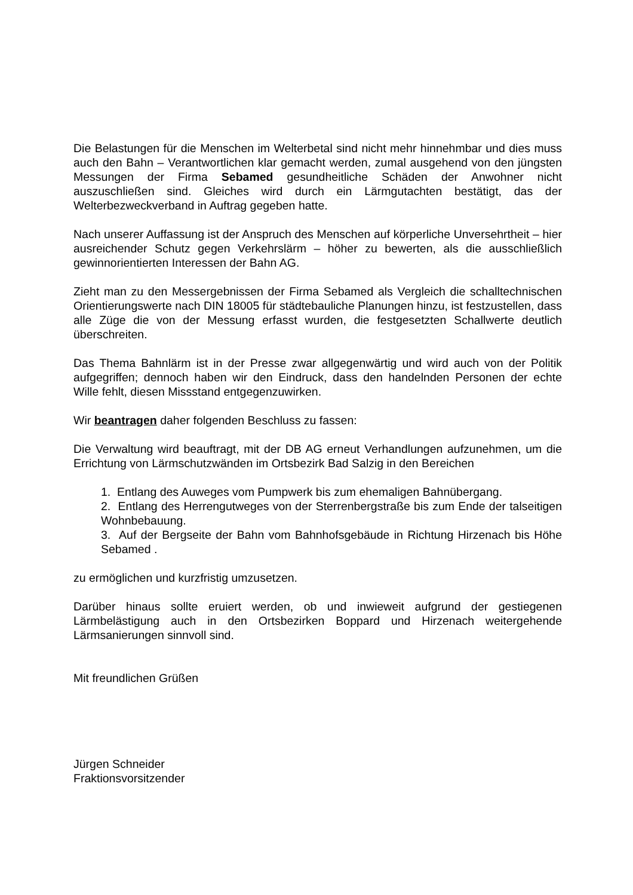Die Belastungen für die Menschen im Welterbetal sind nicht mehr hinnehmbar und dies muss auch den Bahn – Verantwortlichen klar gemacht werden, zumal ausgehend von den jüngsten Messungen der Firma Sebamed gesundheitliche Schäden der Anwohner nicht auszuschließen sind. Gleiches wird durch ein Lärmgutachten bestätigt, das der Welterbezweckverband in Auftrag gegeben hatte.
Nach unserer Auffassung ist der Anspruch des Menschen auf körperliche Unversehrtheit – hier ausreichender Schutz gegen Verkehrslärm – höher zu bewerten, als die ausschließlich gewinnorientierten Interessen der Bahn AG.
Zieht man zu den Messergebnissen der Firma Sebamed als Vergleich die schalltechnischen Orientierungswerte nach DIN 18005 für städtebauliche Planungen hinzu, ist festzustellen, dass alle Züge die von der Messung erfasst wurden, die festgesetzten Schallwerte deutlich überschreiten.
Das Thema Bahnlärm ist in der Presse zwar allgegenwärtig und wird auch von der Politik aufgegriffen; dennoch haben wir den Eindruck, dass den handelnden Personen der echte Wille fehlt, diesen Missstand entgegenzuwirken.
Wir beantragen daher folgenden Beschluss zu fassen:
Die Verwaltung wird beauftragt, mit der DB AG erneut Verhandlungen aufzunehmen, um die Errichtung von Lärmschutzwänden im Ortsbezirk Bad Salzig in den Bereichen
1. Entlang des Auweges vom Pumpwerk bis zum ehemaligen Bahnübergang.
2. Entlang des Herrengutweges von der Sterrenbergstraße bis zum Ende der talseitigen Wohnbebauung.
3. Auf der Bergseite der Bahn vom Bahnhofsgebäude in Richtung Hirzenach bis Höhe Sebamed .
zu ermöglichen und kurzfristig umzusetzen.
Darüber hinaus sollte eruiert werden, ob und inwieweit aufgrund der gestiegenen Lärmbelästigung auch in den Ortsbezirken Boppard und Hirzenach weitergehende Lärmsanierungen sinnvoll sind.
Mit freundlichen Grüßen
Jürgen Schneider
Fraktionsvorsitzender